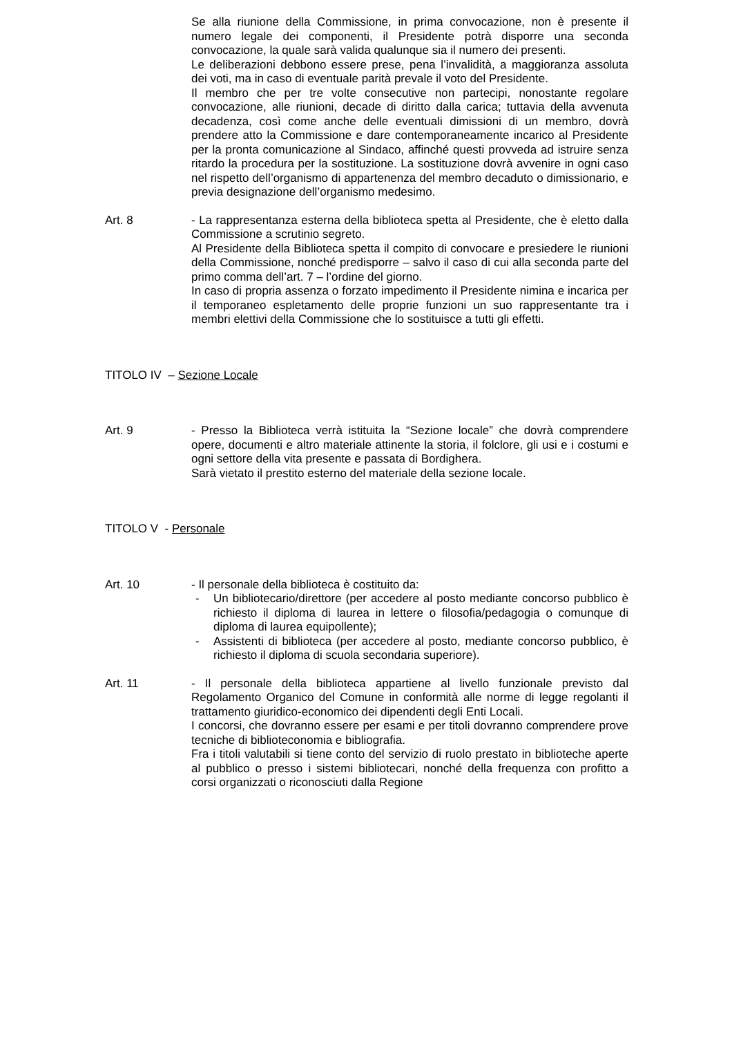Se alla riunione della Commissione, in prima convocazione, non è presente il numero legale dei componenti, il Presidente potrà disporre una seconda convocazione, la quale sarà valida qualunque sia il numero dei presenti.
Le deliberazioni debbono essere prese, pena l’invalidità, a maggioranza assoluta dei voti, ma in caso di eventuale parità prevale il voto del Presidente.
Il membro che per tre volte consecutive non partecipi, nonostante regolare convocazione, alle riunioni, decade di diritto dalla carica; tuttavia della avvenuta decadenza, così come anche delle eventuali dimissioni di un membro, dovrà prendere atto la Commissione e dare contemporaneamente incarico al Presidente per la pronta comunicazione al Sindaco, affinché questi provveda ad istruire senza ritardo la procedura per la sostituzione. La sostituzione dovrà avvenire in ogni caso nel rispetto dell’organismo di appartenenza del membro decaduto o dimissionario, e previa designazione dell’organismo medesimo.
Art. 8 - La rappresentanza esterna della biblioteca spetta al Presidente, che è eletto dalla Commissione a scrutinio segreto.
Al Presidente della Biblioteca spetta il compito di convocare e presiedere le riunioni della Commissione, nonché predisporre – salvo il caso di cui alla seconda parte del primo comma dell’art. 7 – l’ordine del giorno.
In caso di propria assenza o forzato impedimento il Presidente nimina e incarica per il temporaneo espletamento delle proprie funzioni un suo rappresentante tra i membri elettivi della Commissione che lo sostituisce a tutti gli effetti.
TITOLO IV – Sezione Locale
Art. 9 - Presso la Biblioteca verrà istituita la “Sezione locale” che dovrà comprendere opere, documenti e altro materiale attinente la storia, il folclore, gli usi e i costumi e ogni settore della vita presente e passata di Bordighera.
Sarà vietato il prestito esterno del materiale della sezione locale.
TITOLO V - Personale
Art. 10 - Il personale della biblioteca è costituito da:
- Un bibliotecario/direttore (per accedere al posto mediante concorso pubblico è richiesto il diploma di laurea in lettere o filosofia/pedagogia o comunque di diploma di laurea equipollente);
- Assistenti di biblioteca (per accedere al posto, mediante concorso pubblico, è richiesto il diploma di scuola secondaria superiore).
Art. 11 - Il personale della biblioteca appartiene al livello funzionale previsto dal Regolamento Organico del Comune in conformità alle norme di legge regolanti il trattamento giuridico-economico dei dipendenti degli Enti Locali.
I concorsi, che dovranno essere per esami e per titoli dovranno comprendere prove tecniche di biblioteconomia e bibliografia.
Fra i titoli valutabili si tiene conto del servizio di ruolo prestato in biblioteche aperte al pubblico o presso i sistemi bibliotecari, nonché della frequenza con profitto a corsi organizzati o riconosciuti dalla Regione